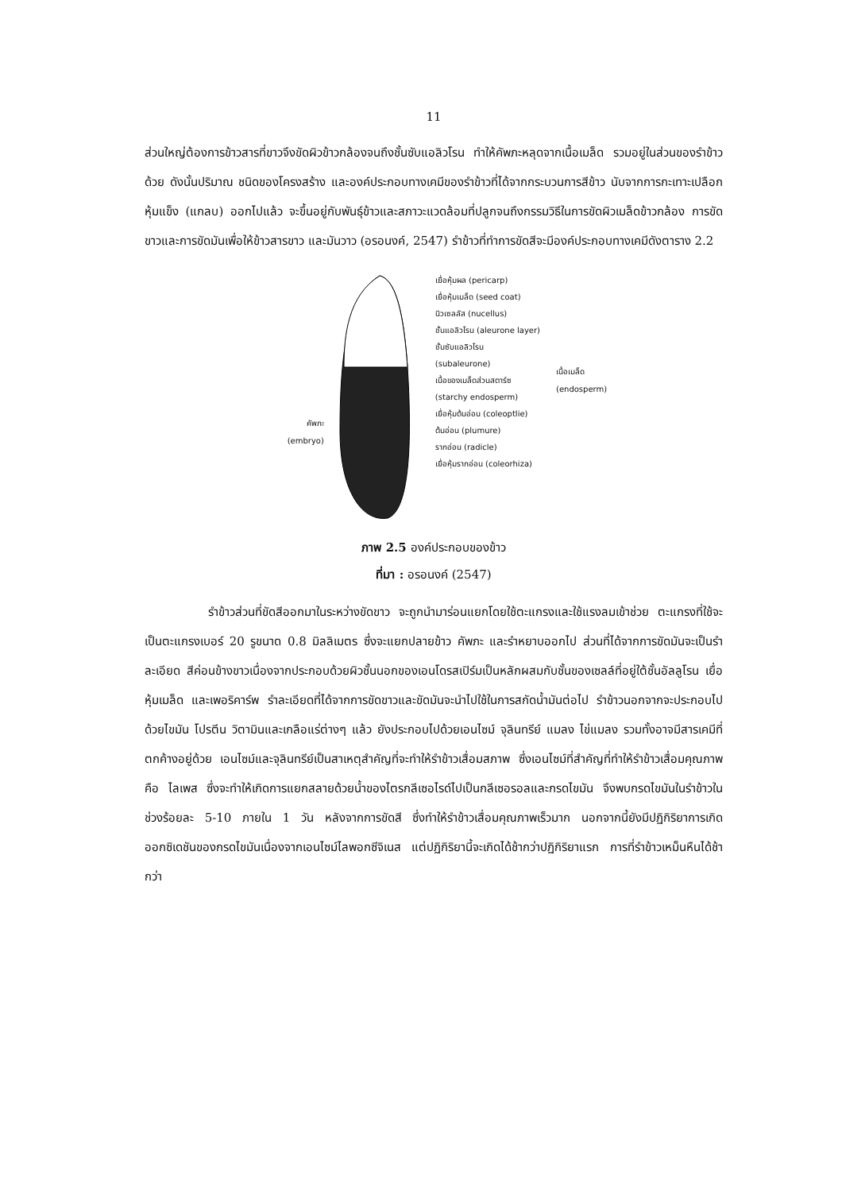11
ส่วนใหญ่ต้องการข้าวสารที่ขาวจึงขัดผิวข้าวกล้องจนถึงชั้นซับแอลิวโรน ทำให้คัพภะหลุดจากเนื้อเมล็ด รวมอยู่ในส่วนของรำข้าวด้วย ดังนั้นปริมาณ ชนิดของโครงสร้าง และองค์ประกอบทางเคมีของรำข้าวที่ได้จากกระบวนการสีข้าว นับจากการกะเทาะเปลือกหุ้มแข็ง (แกลบ) ออกไปแล้ว จะขึ้นอยู่กับพันธุ์ข้าวและสภาวะแวดล้อมที่ปลูกจนถึงกรรมวิธีในการขัดผิวเมล็ดข้าวกล้อง การขัดขาวและการขัดมันเพื่อให้ข้าวสารขาว และมันวาว (อรอนงค์, 2547) รำข้าวที่ทำการขัดสีจะมีองค์ประกอบทางเคมีดังตาราง 2.2
คัพภะ
(embryo)
เยื่อหุ้มผล (pericarp)
เยื่อหุ้มเมล็ด (seed coat)
นิวเซลลัส (nucellus)
ชั้นแอลิวโรน (aleurone layer)
ชั้นซับแอลิวโรน
(subaleurone)
เนื้อของเมล็ดส่วนสตาร์ซ
(starchy endosperm)
เยื่อหุ้มต้นอ่อน (coleoptlie)
ต้นอ่อน (plumure)
รากอ่อน (radicle)
เยื่อหุ้มรากอ่อน (coleorhiza)
เนื้อเมล็ด
(endosperm)
ภาพ 2.5 องค์ประกอบของข้าว
ที่มา : อรอนงค์ (2547)
รำข้าวส่วนที่ขัดสีออกมาในระหว่างขัดขาว จะถูกนำมาร่อนแยกโดยใช้ตะแกรงและใช้แรงลมเข้าช่วย ตะแกรงที่ใช้จะเป็นตะแกรงเบอร์ 20 รูขนาด 0.8 มิลลิเมตร ซึ่งจะแยกปลายข้าว คัพภะ และรำหยาบออกไป ส่วนที่ได้จากการขัดมันจะเป็นรำละเอียด สีค่อนข้างขาวเนื่องจากประกอบด้วยผิวชั้นนอกของเอนโดรสเปิร์มเป็นหลักผสมกับชั้นของเซลล์ที่อยู่ใต้ชั้นอัลลูโรน เยื่อหุ้มเมล็ด และเพอริคาร์พ รำละเอียดที่ได้จากการขัดขาวและขัดมันจะนำไปใช้ในการสกัดน้ำมันต่อไป รำข้าวนอกจากจะประกอบไปด้วยไขมัน โปรตีน วิตามินและเกลือแร่ต่างๆ แล้ว ยังประกอบไปด้วยเอนไซม์ จุลินทรีย์ แมลง ไข่แมลง รวมทั้งอาจมีสารเคมีที่ตกค้างอยู่ด้วย เอนไซม์และจุลินทรีย์เป็นสาเหตุสำคัญที่จะทำให้รำข้าวเสื่อมสภาพ ซึ่งเอนไซม์ที่สำคัญที่ทำให้รำข้าวเสื่อมคุณภาพ คือ ไลเพส ซึ่งจะทำให้เกิดการแยกสลายด้วยน้ำของไตรกลีเซอไรด์ไปเป็นกลีเซอรอลและกรดไขมัน จึงพบกรดไขมันในรำข้าวในช่วงร้อยละ 5-10 ภายใน 1 วัน หลังจากการขัดสี ซึ่งทำให้รำข้าวเสื่อมคุณภาพเร็วมาก นอกจากนี้ยังมีปฏิกิริยาการเกิดออกซิเดชันของกรดไขมันเนื่องจากเอนไซม์ไลพอกซีจิเนส แต่ปฏิกิริยานี้จะเกิดได้ช้ากว่าปฏิกิริยาแรก การที่รำข้าวเหม็นหืนได้ช้ากว่า